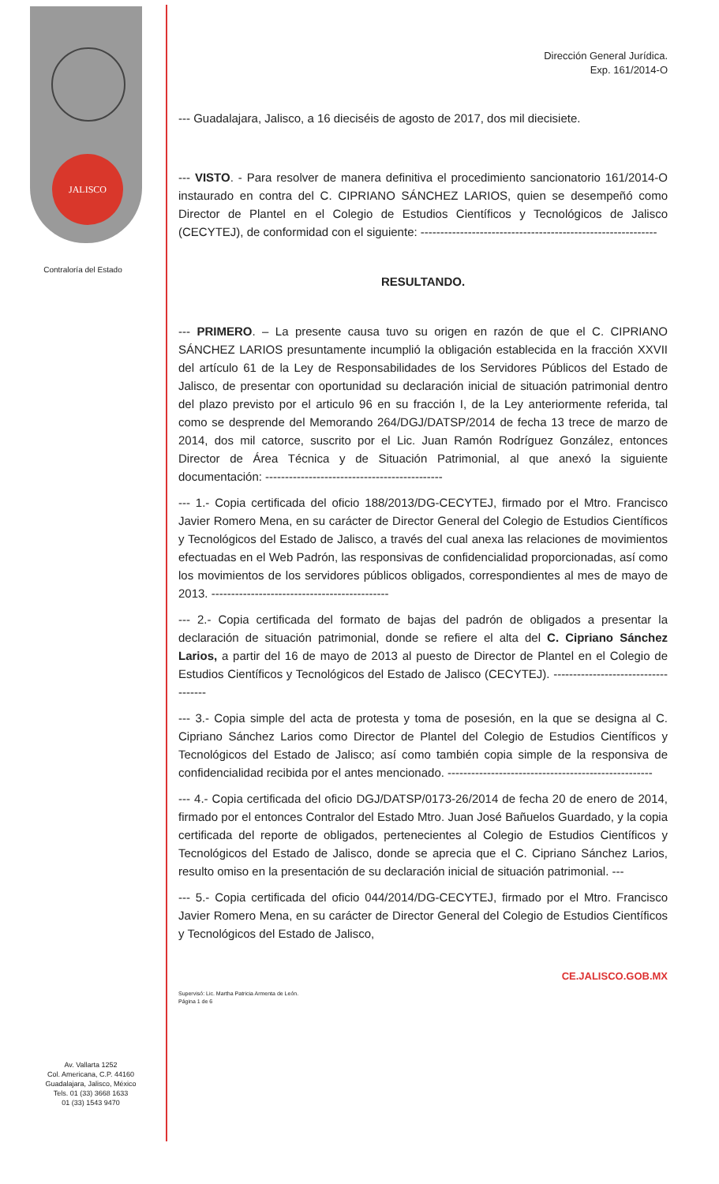JALISCO
Contraloría del Estado
Av. Vallarta 1252
Col. Americana, C.P. 44160
Guadalajara, Jalisco, México
Tels. 01 (33) 3668 1633
01 (33) 1543 9470
Dirección General Jurídica.
Exp. 161/2014-O
--- Guadalajara, Jalisco, a 16 dieciséis de agosto de 2017, dos mil diecisiete.
--- VISTO. - Para resolver de manera definitiva el procedimiento sancionatorio 161/2014-O instaurado en contra del C. CIPRIANO SÁNCHEZ LARIOS, quien se desempeñó como Director de Plantel en el Colegio de Estudios Científicos y Tecnológicos de Jalisco (CECYTEJ), de conformidad con el siguiente: ------------------------------------------------------------
RESULTANDO.
--- PRIMERO. – La presente causa tuvo su origen en razón de que el C. CIPRIANO SÁNCHEZ LARIOS presuntamente incumplió la obligación establecida en la fracción XXVII del artículo 61 de la Ley de Responsabilidades de los Servidores Públicos del Estado de Jalisco, de presentar con oportunidad su declaración inicial de situación patrimonial dentro del plazo previsto por el articulo 96 en su fracción I, de la Ley anteriormente referida, tal como se desprende del Memorando 264/DGJ/DATSP/2014 de fecha 13 trece de marzo de 2014, dos mil catorce, suscrito por el Lic. Juan Ramón Rodríguez González, entonces Director de Área Técnica y de Situación Patrimonial, al que anexó la siguiente documentación: ---------------------------------------------
--- 1.- Copia certificada del oficio 188/2013/DG-CECYTEJ, firmado por el Mtro. Francisco Javier Romero Mena, en su carácter de Director General del Colegio de Estudios Científicos y Tecnológicos del Estado de Jalisco, a través del cual anexa las relaciones de movimientos efectuadas en el Web Padrón, las responsivas de confidencialidad proporcionadas, así como los movimientos de los servidores públicos obligados, correspondientes al mes de mayo de 2013. ---------------------------------------------
--- 2.- Copia certificada del formato de bajas del padrón de obligados a presentar la declaración de situación patrimonial, donde se refiere el alta del C. Cipriano Sánchez Larios, a partir del 16 de mayo de 2013 al puesto de Director de Plantel en el Colegio de Estudios Científicos y Tecnológicos del Estado de Jalisco (CECYTEJ). ------------------------------------
--- 3.- Copia simple del acta de protesta y toma de posesión, en la que se designa al C. Cipriano Sánchez Larios como Director de Plantel del Colegio de Estudios Científicos y Tecnológicos del Estado de Jalisco; así como también copia simple de la responsiva de confidencialidad recibida por el antes mencionado. ----------------------------------------------------
--- 4.- Copia certificada del oficio DGJ/DATSP/0173-26/2014 de fecha 20 de enero de 2014, firmado por el entonces Contralor del Estado Mtro. Juan José Bañuelos Guardado, y la copia certificada del reporte de obligados, pertenecientes al Colegio de Estudios Científicos y Tecnológicos del Estado de Jalisco, donde se aprecia que el C. Cipriano Sánchez Larios, resulto omiso en la presentación de su declaración inicial de situación patrimonial. ---
--- 5.- Copia certificada del oficio 044/2014/DG-CECYTEJ, firmado por el Mtro. Francisco Javier Romero Mena, en su carácter de Director General del Colegio de Estudios Científicos y Tecnológicos del Estado de Jalisco,
CE.JALISCO.GOB.MX
Supervisó: Lic. Martha Patricia Armenta de León.
Página 1 de 6